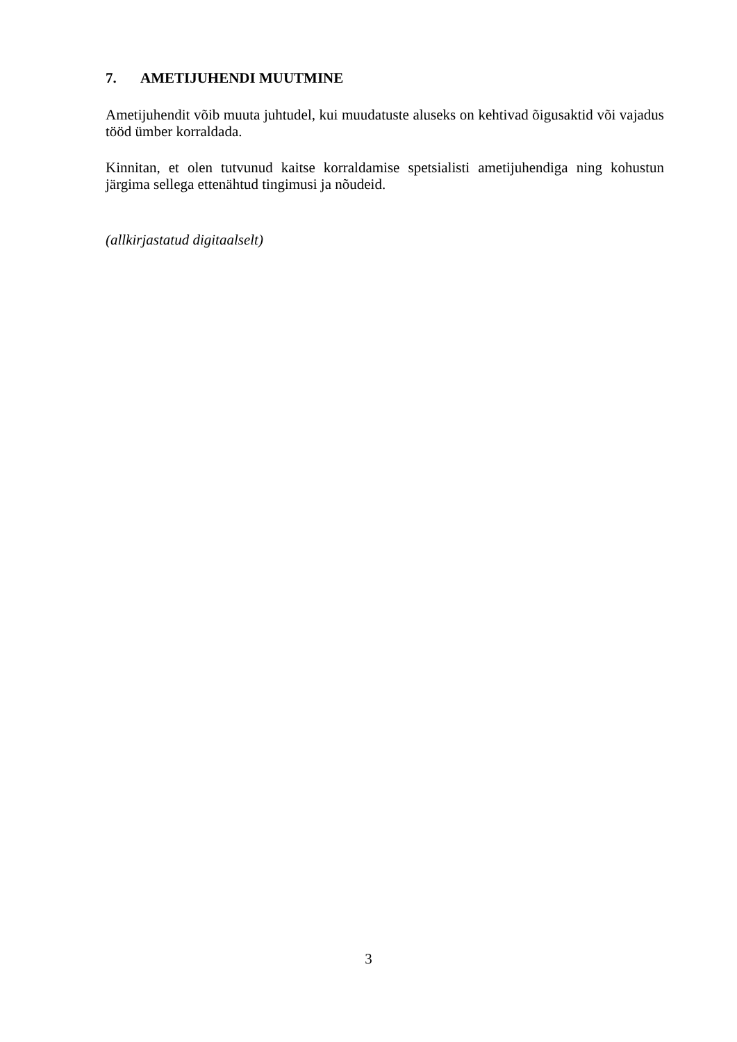7. AMETIJUHENDI MUUTMINE
Ametijuhendit võib muuta juhtudel, kui muudatuste aluseks on kehtivad õigusaktid või vajadus tööd ümber korraldada.
Kinnitan, et olen tutvunud kaitse korraldamise spetsialisti ametijuhendiga ning kohustun järgima sellega ettenähtud tingimusi ja nõudeid.
(allkirjastatud digitaalselt)
3